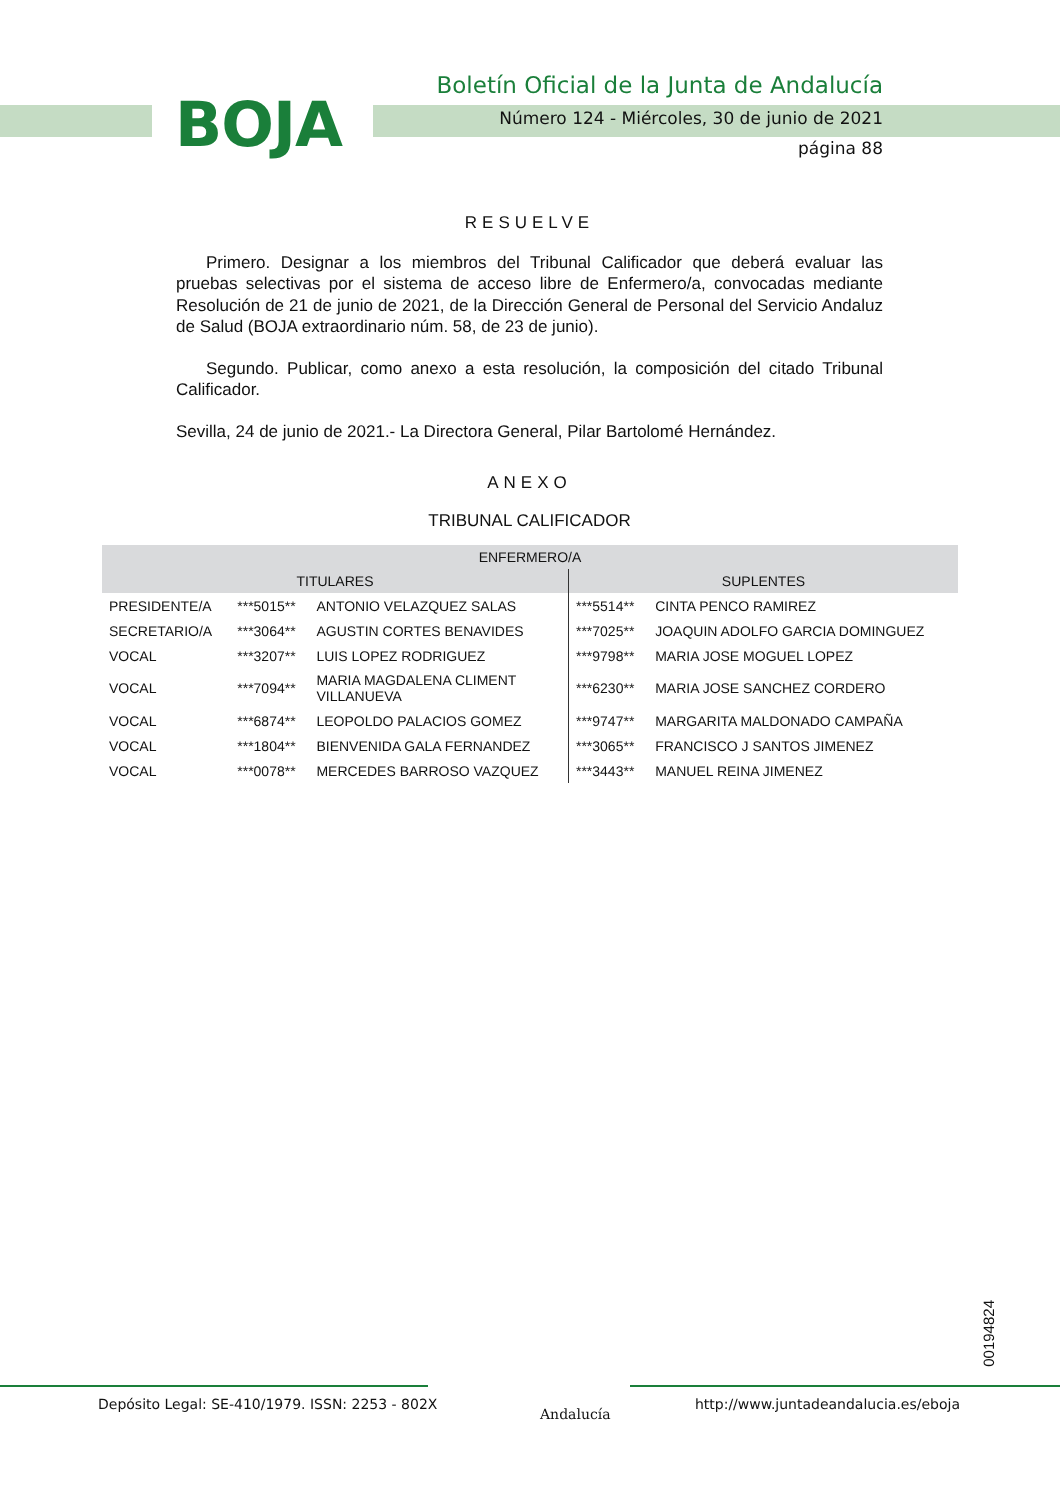BOJA
Boletín Oficial de la Junta de Andalucía
Número 124 - Miércoles, 30 de junio de 2021
página 88
RESUELVE
Primero. Designar a los miembros del Tribunal Calificador que deberá evaluar las pruebas selectivas por el sistema de acceso libre de Enfermero/a, convocadas mediante Resolución de 21 de junio de 2021, de la Dirección General de Personal del Servicio Andaluz de Salud (BOJA extraordinario núm. 58, de 23 de junio).
Segundo. Publicar, como anexo a esta resolución, la composición del citado Tribunal Calificador.
Sevilla, 24 de junio de 2021.- La Directora General, Pilar Bartolomé Hernández.
ANEXO
TRIBUNAL CALIFICADOR
| ENFERMERO/A | | | | |
| --- | --- | --- | --- | --- |
| TITULARES | | | SUPLENTES | |
| PRESIDENTE/A | ***5015** | ANTONIO VELAZQUEZ SALAS | ***5514** | CINTA PENCO RAMIREZ |
| SECRETARIO/A | ***3064** | AGUSTIN CORTES BENAVIDES | ***7025** | JOAQUIN ADOLFO GARCIA DOMINGUEZ |
| VOCAL | ***3207** | LUIS LOPEZ RODRIGUEZ | ***9798** | MARIA JOSE MOGUEL LOPEZ |
| VOCAL | ***7094** | MARIA MAGDALENA CLIMENT VILLANUEVA | ***6230** | MARIA JOSE SANCHEZ CORDERO |
| VOCAL | ***6874** | LEOPOLDO PALACIOS GOMEZ | ***9747** | MARGARITA MALDONADO CAMPAÑA |
| VOCAL | ***1804** | BIENVENIDA GALA FERNANDEZ | ***3065** | FRANCISCO J SANTOS JIMENEZ |
| VOCAL | ***0078** | MERCEDES BARROSO VAZQUEZ | ***3443** | MANUEL REINA JIMENEZ |
00194824
Depósito Legal: SE-410/1979. ISSN: 2253 - 802X
Andalucía
http://www.juntadeandalucia.es/eboja